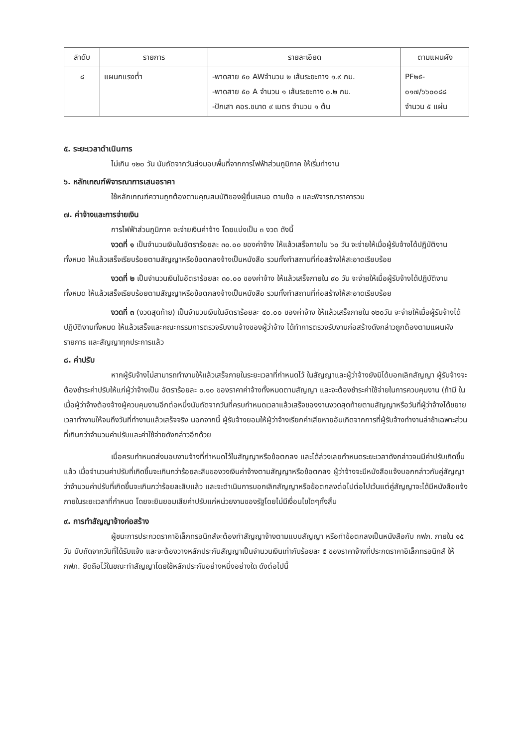| ลำดับ | รายการ | รายละเอียด | ตามแผนผัง |
| --- | --- | --- | --- |
| ๘ | แผนกแรงต่ำ | -พาดสาย ๕๐ AWจำนวน ๒ เส้นระยะทาง ๑.๙ กม. -พาดสาย ๕๐ A จำนวน ๑ เส้นระยะทาง ๐.๒ กม. -ปักเสา คอร.ขนาด ๙ เมตร จำนวน ๑ ต้น | PF๒๕- ๐๑๗/๖๖๐๐๘๘ จำนวน ๕ แผ่น |
๕. ระยะเวลาดำเนินการ
ไม่เกิน ๑๒๐ วัน นับถัดจากวันส่งมอบพื้นที่จากการไฟฟ้าส่วนภูมิภาค ให้เริ่มทำงาน
๖. หลักเกณฑ์พิจารณาการเสนอราคา
ใช้หลักเกณฑ์ความถูกต้องตามคุณสมบัติของผู้ยื่นเสนอ ตามข้อ ๓ และพิจารณาราคารวม
๗. ค่าจ้างและการจ่ายเงิน
การไฟฟ้าส่วนภูมิภาค จะจ่ายเงินค่าจ้าง โดยแบ่งเป็น ๓ งวด ดังนี้
งวดที่ ๑ เป็นจำนวนเงินในอัตราร้อยละ ๓๐.๐๐ ของค่าจ้าง ให้แล้วเสร็จภายใน ๖๐ วัน จะจ่ายให้เมื่อผู้รับจ้างได้ปฏิบัติงานทั้งหมด ให้แล้วเสร็จเรียบร้อยตามสัญญาหรือข้อตกลงจ้างเป็นหนังสือ รวมทั้งทำสถานที่ก่อสร้างให้สะอาดเรียบร้อย
งวดที่ ๒ เป็นจำนวนเงินในอัตราร้อยละ ๓๐.๐๐ ของค่าจ้าง ให้แล้วเสร็จภายใน ๙๐ วัน จะจ่ายให้เมื่อผู้รับจ้างได้ปฏิบัติงานทั้งหมด ให้แล้วเสร็จเรียบร้อยตามสัญญาหรือข้อตกลงจ้างเป็นหนังสือ รวมทั้งทำสถานที่ก่อสร้างให้สะอาดเรียบร้อย
งวดที่ ๓ (งวดสุดท้าย) เป็นจำนวนเงินในอัตราร้อยละ ๔๐.๐๐ ของค่าจ้าง ให้แล้วเสร็จภายใน ๑๒๐วัน จะจ่ายให้เมื่อผู้รับจ้างได้ปฏิบัติงานทั้งหมด ให้แล้วเสร็จและคณะกรรมการตรวจรับงานจ้างของผู้ว่าจ้าง ได้ทำการตรวจรับงานก่อสร้างดังกล่าวถูกต้องตามแผนผัง รายการ และสัญญาทุกประการแล้ว
๘. ค่าปรับ
หากผู้รับจ้างไม่สามารถทำงานให้แล้วเสร็จภายในระยะเวลาที่กำหนดไว้ ในสัญญาและผู้ว่าจ้างยังมิได้บอกเลิกสัญญา ผู้รับจ้างจะต้องชำระค่าปรับให้แก่ผู้ว่าจ้างเป็น อัตราร้อยละ ๐.๑๐ ของราคาค่าจ้างทั้งหมดตามสัญญา และจะต้องชำระค่าใช้จ่ายในการควบคุมงาน (ถ้ามี ในเมื่อผู้ว่าจ้างต้องจ้างผู้ควบคุมงานอีกต่อหนึ่งนับถัดจากวันที่ครบกำหนดเวลาแล้วเสร็จของงานงวดสุดท้ายตามสัญญาหรือวันที่ผู้ว่าจ้างได้ขยายเวลาทำงานให้จนถึงวันที่ทำงานแล้วเสร็จจริง นอกจากนี้ ผู้รับจ้างยอมให้ผู้ว่าจ้างเรียกค่าเสียหายอันเกิดจากการที่ผู้รับจ้างทำงานล่าช้าเฉพาะส่วนที่เกินกว่าจำนวนค่าปรับและค่าใช้จ่ายดังกล่าวอีกด้วย
เมื่อครบกำหนดส่งมอบงานจ้างที่กำหนดไว้ในสัญญาหรือข้อตกลง และได้ล่วงเลยกำหนดระยะเวลาดังกล่าวจนมีค่าปรับเกิดขึ้นแล้ว เมื่อจำนวนค่าปรับที่เกิดขึ้นจะเกินกว่าร้อยละสิบของวงเงินค่าจ้างตามสัญญาหรือข้อตกลง ผู้ว่าจ้างจะมีหนังสือแจ้งบอกกล่าวกับคู่สัญญาว่าจำนวนค่าปรับที่เกิดขึ้นจะเกินกว่าร้อยละสิบแล้ว และจะดำเนินการบอกเลิกสัญญาหรือข้อตกลงต่อไปต่อไปเว้นแต่คู่สัญญาจะได้มีหนังสือแจ้งภายในระยะเวลาที่กำหนด โดยจะยินยอมเสียค่าปรับแก่หน่วยงานของรัฐโดยไม่มีเงื่อนไขใดๆทั้งสิ้น
๙. การทำสัญญาจ้างก่อสร้าง
ผู้ชนะการประกวดราคาอิเล็กทรอนิกส์จะต้องทำสัญญาจ้างตามแบบสัญญา หรือทำข้อตกลงเป็นหนังสือกับ กฟภ. ภายใน ๑๕ วัน นับถัดจากวันที่ได้รับแจ้ง และจะต้องวางหลักประกันสัญญาเป็นจำนวนเงินเท่ากับร้อยละ ๕ ของราคาจ้างที่ประกดราคาอิเล็กทรอนิกส์ ให้ กฟภ. ยึดถือไว้ในขณะทำสัญญาโดยใช้หลักประกันอย่างหนึ่งอย่างใด ดังต่อไปนี้